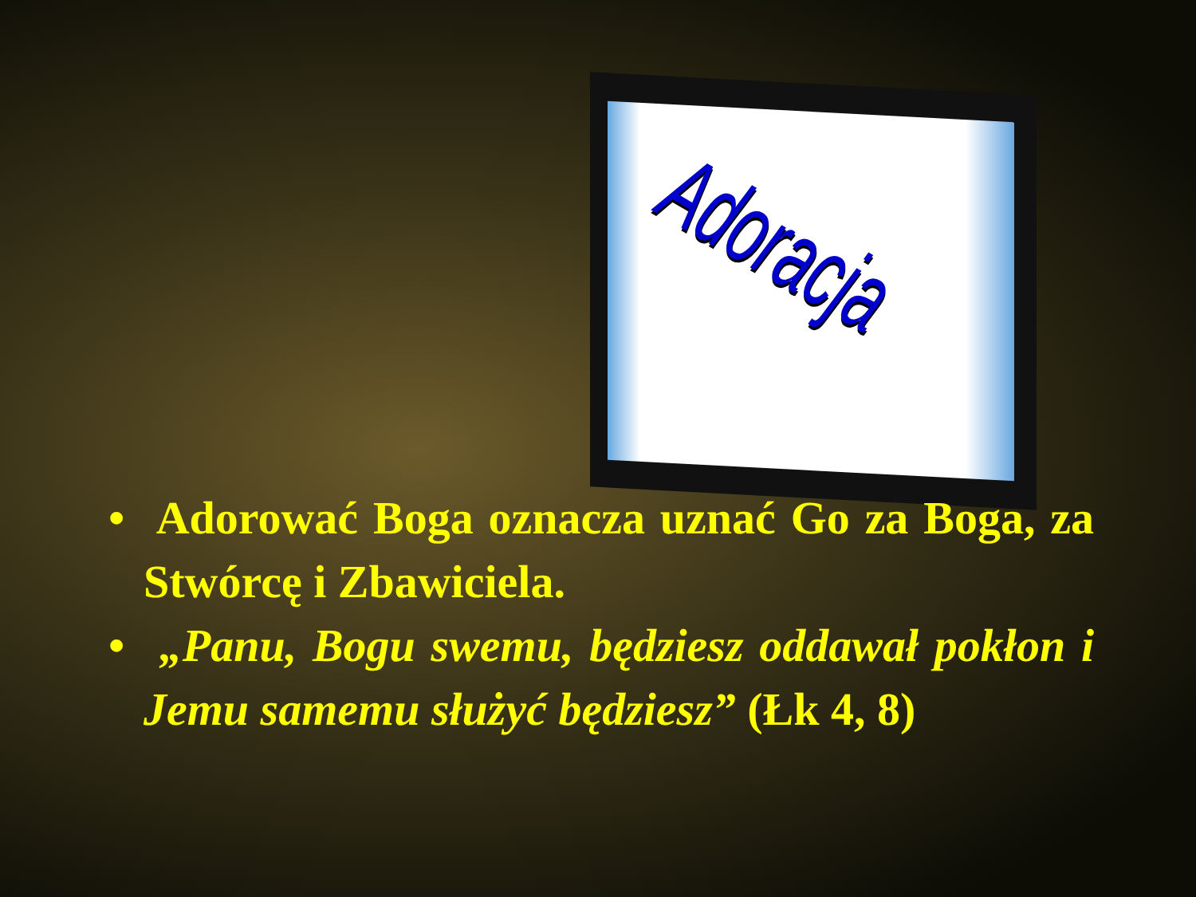Adoracja
• Adorować Boga oznacza uznać Go za Boga, za Stwórcę i Zbawiciela.
• „Panu, Bogu swemu, będziesz oddawał pokłon i Jemu samemu służyć będziesz” (Łk 4, 8)